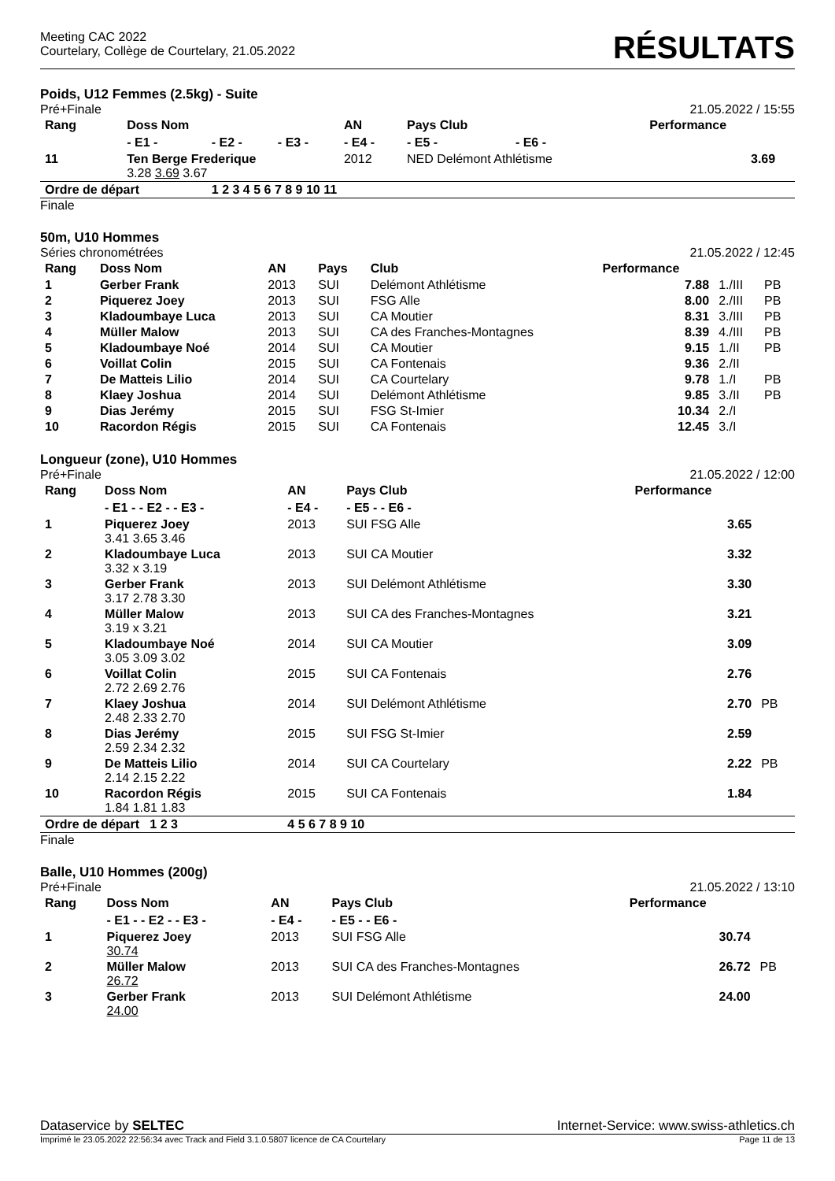Meeting CAC 2022
Courtelary, Collège de Courtelary, 21.05.2022
RÉSULTATS
Poids, U12 Femmes (2.5kg) - Suite
Pré+Finale 21.05.2022 / 15:55
| Rang | Doss Nom | | | AN | Pays Club | | | Performance | |
| --- | --- | --- | --- | --- | --- | --- | --- | --- | --- |
| | - E1 - | - E2 - | - E3 - | - E4 - | - E5 - | - E6 - | | | |
| 11 | Ten Berge Frederique 3.28 3.69 3.67 | | | 2012 | NED Delémont Athlétisme | | | 3.69 | |
| Ordre de départ | | 1 2 3 4 5 6 7 8 9 10 11 | | | | | | | |
Finale
50m, U10 Hommes
Séries chronométrées 21.05.2022 / 12:45
| Rang | Doss Nom | AN | Pays | Club | Performance | | |
| --- | --- | --- | --- | --- | --- | --- | --- |
| 1 | Gerber Frank | 2013 | SUI | Delémont Athlétisme | 7.88 | 1./III | PB |
| 2 | Piquerez Joey | 2013 | SUI | FSG Alle | 8.00 | 2./III | PB |
| 3 | Kladoumbaye Luca | 2013 | SUI | CA Moutier | 8.31 | 3./III | PB |
| 4 | Müller Malow | 2013 | SUI | CA des Franches-Montagnes | 8.39 | 4./III | PB |
| 5 | Kladoumbaye Noé | 2014 | SUI | CA Moutier | 9.15 | 1./II | PB |
| 6 | Voillat Colin | 2015 | SUI | CA Fontenais | 9.36 | 2./II | |
| 7 | De Matteis Lilio | 2014 | SUI | CA Courtelary | 9.78 | 1./I | PB |
| 8 | Klaey Joshua | 2014 | SUI | Delémont Athlétisme | 9.85 | 3./II | PB |
| 9 | Dias Jerémy | 2015 | SUI | FSG St-Imier | 10.34 | 2./I | |
| 10 | Racordon Régis | 2015 | SUI | CA Fontenais | 12.45 | 3./I | |
Longueur (zone), U10 Hommes
Pré+Finale 21.05.2022 / 12:00
| Rang | Doss Nom | AN | Pays Club | Performance | |
| --- | --- | --- | --- | --- | --- |
| | - E1 - - E2 - - E3 - | - E4 - | - E5 - - E6 - | | |
| 1 | Piquerez Joey 3.41 3.65 3.46 | 2013 | SUI FSG Alle | 3.65 | |
| 2 | Kladoumbaye Luca 3.32 x 3.19 | 2013 | SUI CA Moutier | 3.32 | |
| 3 | Gerber Frank 3.17 2.78 3.30 | 2013 | SUI Delémont Athlétisme | 3.30 | |
| 4 | Müller Malow 3.19 x 3.21 | 2013 | SUI CA des Franches-Montagnes | 3.21 | |
| 5 | Kladoumbaye Noé 3.05 3.09 3.02 | 2014 | SUI CA Moutier | 3.09 | |
| 6 | Voillat Colin 2.72 2.69 2.76 | 2015 | SUI CA Fontenais | 2.76 | |
| 7 | Klaey Joshua 2.48 2.33 2.70 | 2014 | SUI Delémont Athlétisme | 2.70 | PB |
| 8 | Dias Jerémy 2.59 2.34 2.32 | 2015 | SUI FSG St-Imier | 2.59 | |
| 9 | De Matteis Lilio 2.14 2.15 2.22 | 2014 | SUI CA Courtelary | 2.22 | PB |
| 10 | Racordon Régis 1.84 1.81 1.83 | 2015 | SUI CA Fontenais | 1.84 | |
| Ordre de départ 1 2 3 | | 4 5 6 7 8 9 10 | | | |
Finale
Balle, U10 Hommes (200g)
Pré+Finale 21.05.2022 / 13:10
| Rang | Doss Nom | AN | Pays Club | Performance | |
| --- | --- | --- | --- | --- | --- |
| | - E1 - - E2 - - E3 - | - E4 - | - E5 - - E6 - | | |
| 1 | Piquerez Joey 30.74 | 2013 | SUI FSG Alle | 30.74 | |
| 2 | Müller Malow 26.72 | 2013 | SUI CA des Franches-Montagnes | 26.72 | PB |
| 3 | Gerber Frank 24.00 | 2013 | SUI Delémont Athlétisme | 24.00 | |
Dataservice by SELTEC Internet-Service: www.swiss-athletics.ch
Imprimé le 23.05.2022 22:56:34 avec Track and Field 3.1.0.5807 licence de CA Courtelary Page 11 de 13